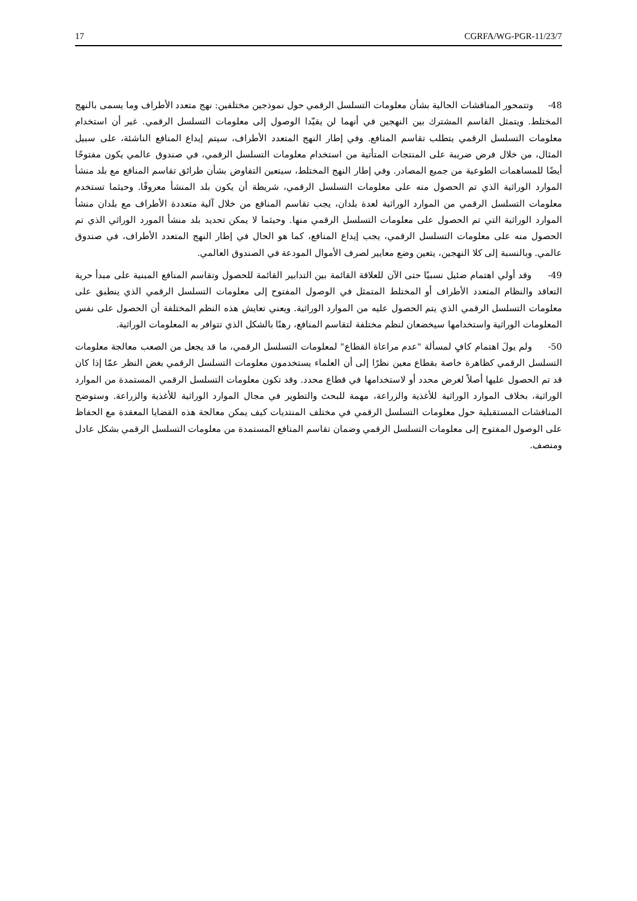17 CGRFA/WG-PGR-11/23/7
48- وتتمحور المناقشات الحالية بشأن معلومات التسلسل الرقمي حول نموذجين مختلفين: نهج متعدد الأطراف وما يسمى بالنهج المختلط. ويتمثل القاسم المشترك بين النهجين في أنهما لن يقيّدا الوصول إلى معلومات التسلسل الرقمي. غير أن استخدام معلومات التسلسل الرقمي يتطلب تقاسم المنافع. وفي إطار النهج المتعدد الأطراف، سيتم إيداع المنافع الناشئة، على سبيل المثال، من خلال فرض ضريبة على المنتجات المتأتية من استخدام معلومات التسلسل الرقمي، في صندوق عالمي يكون مفتوحًا أيضًا للمساهمات الطوعية من جميع المصادر. وفي إطار النهج المختلط، سيتعين التفاوض بشأن طرائق تقاسم المنافع مع بلد منشأ الموارد الوراثية الذي تم الحصول منه على معلومات التسلسل الرقمي، شريطة أن يكون بلد المنشأ معروفًا. وحيثما تستخدم معلومات التسلسل الرقمي من الموارد الوراثية لعدة بلدان، يجب تقاسم المنافع من خلال آلية متعددة الأطراف مع بلدان منشأ الموارد الوراثية التي تم الحصول على معلومات التسلسل الرقمي منها. وحيثما لا يمكن تحديد بلد منشأ المورد الوراثي الذي تم الحصول منه على معلومات التسلسل الرقمي، يجب إيداع المنافع، كما هو الحال في إطار النهج المتعدد الأطراف، في صندوق عالمي. وبالنسبة إلى كلا النهجين، يتعين وضع معايير لصرف الأموال المودعة في الصندوق العالمي.
49- وقد أولي اهتمام ضئيل نسبيًا حتى الآن للعلاقة القائمة بين التدابير القائمة للحصول وتقاسم المنافع المبنية على مبدأ حرية التعاقد والنظام المتعدد الأطراف أو المختلط المتمثل في الوصول المفتوح إلى معلومات التسلسل الرقمي الذي ينطبق على معلومات التسلسل الرقمي الذي يتم الحصول عليه من الموارد الوراثية. ويعني تعايش هذه النظم المختلفة أن الحصول على نفس المعلومات الوراثية واستخدامها سيخضعان لنظم مختلفة لتقاسم المنافع، رهنًا بالشكل الذي تتوافر به المعلومات الوراثية.
50- ولم يولَ اهتمام كافٍ لمسألة "عدم مراعاة القطاع" لمعلومات التسلسل الرقمي، ما قد يجعل من الصعب معالجة معلومات التسلسل الرقمي كظاهرة خاصة بقطاع معين نظرًا إلى أن العلماء يستخدمون معلومات التسلسل الرقمي بغض النظر عمّا إذا كان قد تم الحصول عليها أصلاً لغرض محدد أو لاستخدامها في قطاع محدد. وقد تكون معلومات التسلسل الرقمي المستمدة من الموارد الوراثية، بخلاف الموارد الوراثية للأغذية والزراعة، مهمة للبحث والتطوير في مجال الموارد الوراثية للأغذية والزراعة. وستوضح المناقشات المستقبلية حول معلومات التسلسل الرقمي في مختلف المنتديات كيف يمكن معالجة هذه القضايا المعقدة مع الحفاظ على الوصول المفتوح إلى معلومات التسلسل الرقمي وضمان تقاسم المنافع المستمدة من معلومات التسلسل الرقمي بشكل عادل ومنصف.